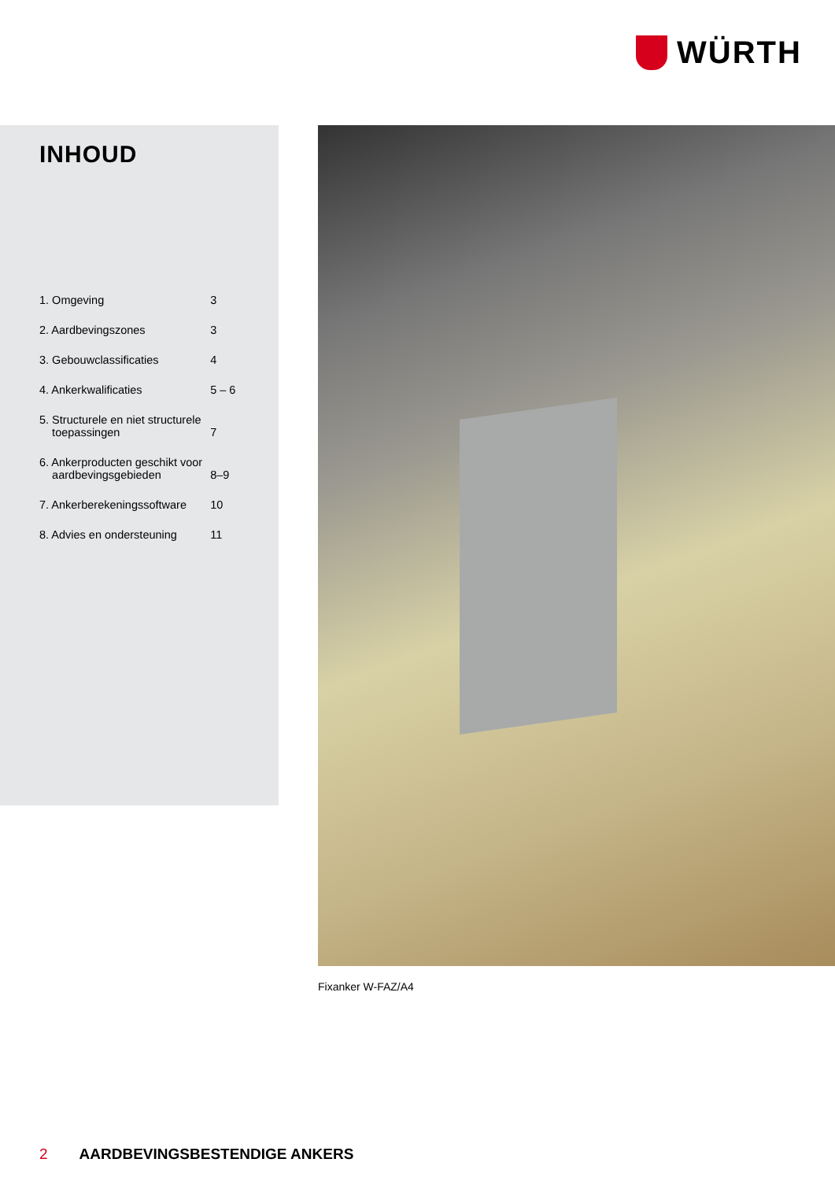WÜRTH
INHOUD
| 1. Omgeving | 3 |
| 2. Aardbevingszones | 3 |
| 3. Gebouwclassificaties | 4 |
| 4. Ankerkwalificaties | 5 – 6 |
| 5. Structurele en niet structurele toepassingen | 7 |
| 6. Ankerproducten geschikt voor aardbevingsgebieden | 8–9 |
| 7. Ankerberekeningssoftware | 10 |
| 8. Advies en ondersteuning | 11 |
Fixanker W-FAZ/A4
2 AARDBEVINGSBESTENDIGE ANKERS